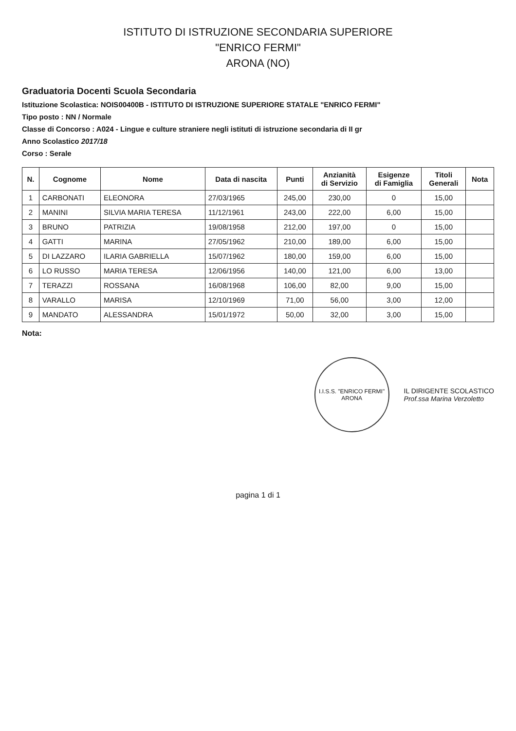ISTITUTO DI ISTRUZIONE SECONDARIA SUPERIORE
"ENRICO FERMI"
ARONA (NO)
Graduatoria Docenti Scuola Secondaria
Istituzione Scolastica: NOIS00400B - ISTITUTO DI ISTRUZIONE SUPERIORE STATALE "ENRICO FERMI"
Tipo posto : NN / Normale
Classe di Concorso : A024 - Lingue e culture straniere negli istituti di istruzione secondaria di II gr
Anno Scolastico 2017/18
Corso : Serale
| N. | Cognome | Nome | Data di nascita | Punti | Anzianità di Servizio | Esigenze di Famiglia | Titoli Generali | Nota |
| --- | --- | --- | --- | --- | --- | --- | --- | --- |
| 1 | CARBONATI | ELEONORA | 27/03/1965 | 245,00 | 230,00 | 0 | 15,00 | |
| 2 | MANINI | SILVIA MARIA TERESA | 11/12/1961 | 243,00 | 222,00 | 6,00 | 15,00 | |
| 3 | BRUNO | PATRIZIA | 19/08/1958 | 212,00 | 197,00 | 0 | 15,00 | |
| 4 | GATTI | MARINA | 27/05/1962 | 210,00 | 189,00 | 6,00 | 15,00 | |
| 5 | DI LAZZARO | ILARIA GABRIELLA | 15/07/1962 | 180,00 | 159,00 | 6,00 | 15,00 | |
| 6 | LO RUSSO | MARIA TERESA | 12/06/1956 | 140,00 | 121,00 | 6,00 | 13,00 | |
| 7 | TERAZZI | ROSSANA | 16/08/1968 | 106,00 | 82,00 | 9,00 | 15,00 | |
| 8 | VARALLO | MARISA | 12/10/1969 | 71,00 | 56,00 | 3,00 | 12,00 | |
| 9 | MANDATO | ALESSANDRA | 15/01/1972 | 50,00 | 32,00 | 3,00 | 15,00 | |
Nota:
I.I.S.S. "ENRICO FERMI"
ARONA
IL DIRIGENTE SCOLASTICO
Prof.ssa Marina Verzoletto
pagina 1 di 1